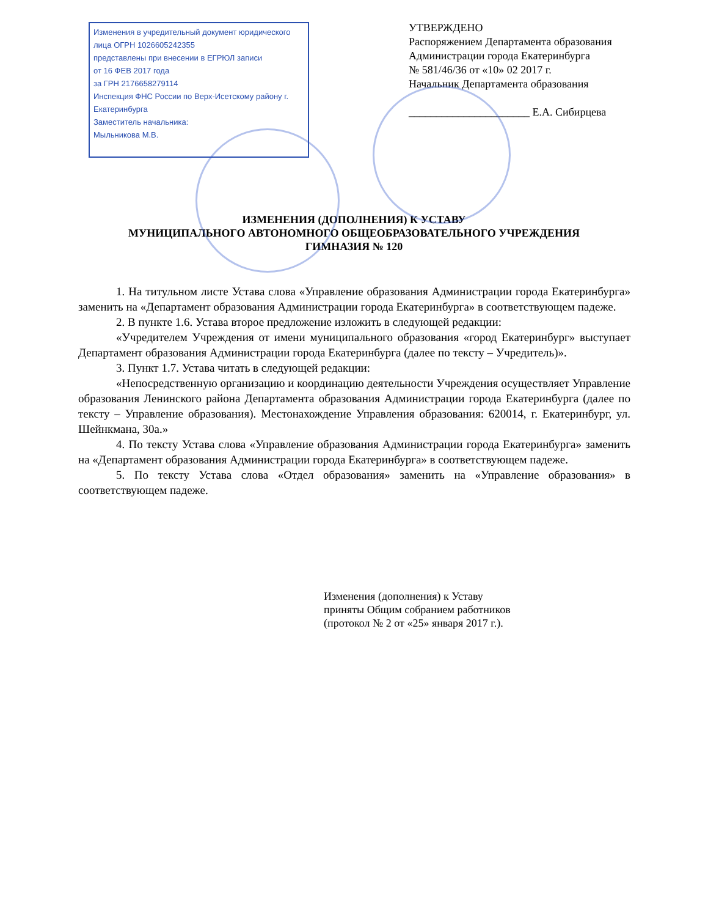Изменения в учредительный документ юридического лица ОГРН 1026605242355
представлены при внесении в ЕГРЮЛ записи
от 16 ФЕВ 2017 года
за ГРН 2176658279114
Инспекция ФНС России по Верх-Исетскому району г. Екатеринбурга
Заместитель начальника:
Мыльникова М.В.
УТВЕРЖДЕНО
Распоряжением Департамента образования Администрации города Екатеринбурга
№ 581/46/36 от «10» 02 2017 г.
Начальник Департамента образования
______________________ Е.А. Сибирцева
ИЗМЕНЕНИЯ (ДОПОЛНЕНИЯ) К УСТАВУ
МУНИЦИПАЛЬНОГО АВТОНОМНОГО ОБЩЕОБРАЗОВАТЕЛЬНОГО УЧРЕЖДЕНИЯ
ГИМНАЗИЯ № 120
1. На титульном листе Устава слова «Управление образования Администрации города Екатеринбурга» заменить на «Департамент образования Администрации города Екатеринбурга» в соответствующем падеже.
2. В пункте 1.6. Устава второе предложение изложить в следующей редакции:
«Учредителем Учреждения от имени муниципального образования «город Екатеринбург» выступает Департамент образования Администрации города Екатеринбурга (далее по тексту – Учредитель)».
3. Пункт 1.7. Устава читать в следующей редакции:
«Непосредственную организацию и координацию деятельности Учреждения осуществляет Управление образования Ленинского района Департамента образования Администрации города Екатеринбурга (далее по тексту – Управление образования). Местонахождение Управления образования: 620014, г. Екатеринбург, ул. Шейнкмана, 30а.»
4. По тексту Устава слова «Управление образования Администрации города Екатеринбурга» заменить на «Департамент образования Администрации города Екатеринбурга» в соответствующем падеже.
5. По тексту Устава слова «Отдел образования» заменить на «Управление образования» в соответствующем падеже.
Изменения (дополнения) к Уставу
приняты Общим собранием работников
(протокол № 2 от «25» января 2017 г.).